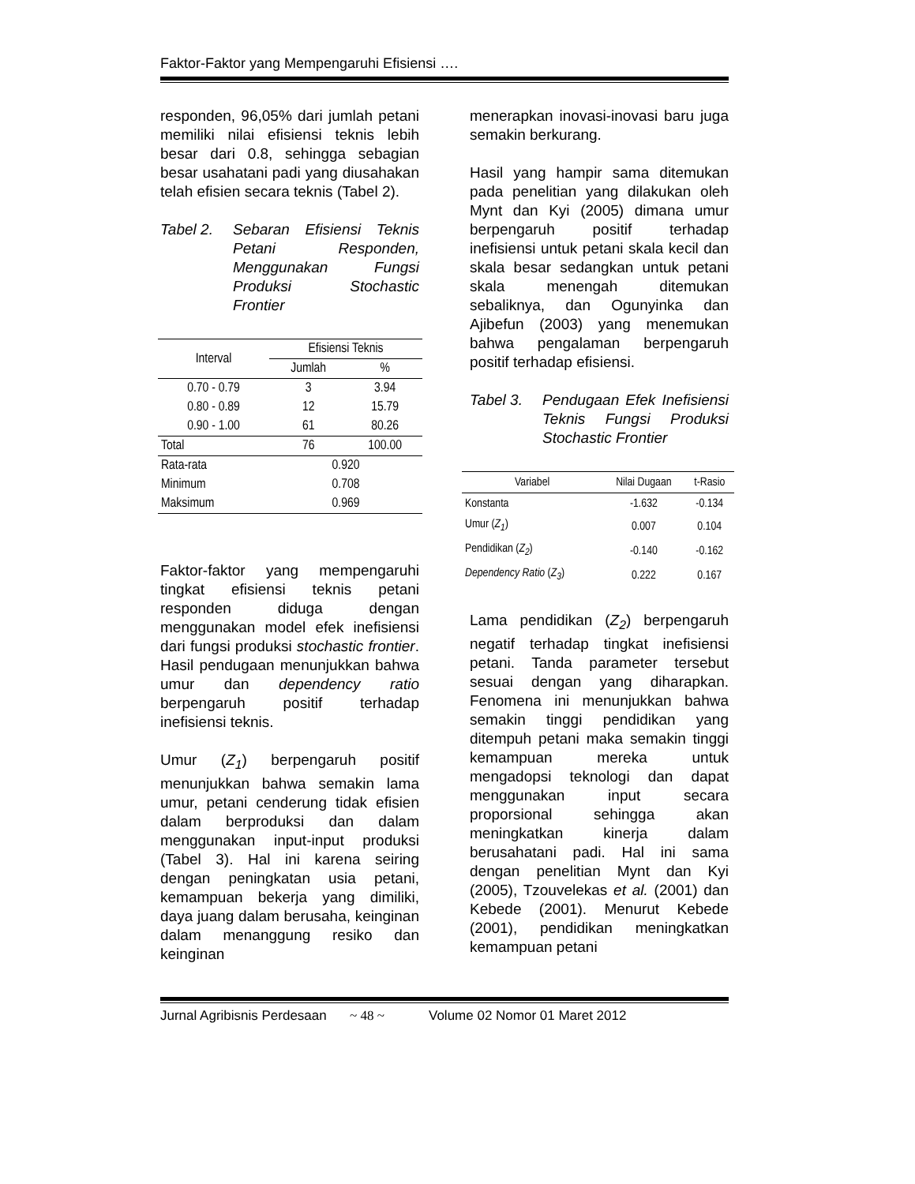Faktor-Faktor yang Mempengaruhi Efisiensi ….
responden, 96,05% dari jumlah petani memiliki nilai efisiensi teknis lebih besar dari 0.8, sehingga sebagian besar usahatani padi yang diusahakan telah efisien secara teknis (Tabel 2).
Tabel 2. Sebaran Efisiensi Teknis Petani Responden, Menggunakan Fungsi Produksi Stochastic Frontier
| Interval | Efisiensi Teknis | |
| --- | --- | --- |
| | Jumlah | % |
| 0.70 - 0.79 | 3 | 3.94 |
| 0.80 - 0.89 | 12 | 15.79 |
| 0.90 - 1.00 | 61 | 80.26 |
| Total | 76 | 100.00 |
| Rata-rata | 0.920 | |
| Minimum | 0.708 | |
| Maksimum | 0.969 | |
Faktor-faktor yang mempengaruhi tingkat efisiensi teknis petani responden diduga dengan menggunakan model efek inefisiensi dari fungsi produksi stochastic frontier. Hasil pendugaan menunjukkan bahwa umur dan dependency ratio berpengaruh positif terhadap inefisiensi teknis.
Umur (Z<sub>1</sub>) berpengaruh positif menunjukkan bahwa semakin lama umur, petani cenderung tidak efisien dalam berproduksi dan dalam menggunakan input-input produksi (Tabel 3). Hal ini karena seiring dengan peningkatan usia petani, kemampuan bekerja yang dimiliki, daya juang dalam berusaha, keinginan dalam menanggung resiko dan keinginan
menerapkan inovasi-inovasi baru juga semakin berkurang.
Hasil yang hampir sama ditemukan pada penelitian yang dilakukan oleh Mynt dan Kyi (2005) dimana umur berpengaruh positif terhadap inefisiensi untuk petani skala kecil dan skala besar sedangkan untuk petani skala menengah ditemukan sebaliknya, dan Ogunyinka dan Ajibefun (2003) yang menemukan bahwa pengalaman berpengaruh positif terhadap efisiensi.
Tabel 3. Pendugaan Efek Inefisiensi Teknis Fungsi Produksi Stochastic Frontier
| Variabel | Nilai Dugaan | t-Rasio |
| --- | --- | --- |
| Konstanta | -1.632 | -0.134 |
| Umur ( Z<sub>1</sub> ) | 0.007 | 0.104 |
| Pendidikan ( Z<sub>2</sub> ) | -0.140 | -0.162 |
| Dependency Ratio ( Z<sub>3</sub> ) | 0.222 | 0.167 |
Lama pendidikan (Z<sub>2</sub>) berpengaruh negatif terhadap tingkat inefisiensi petani. Tanda parameter tersebut sesuai dengan yang diharapkan. Fenomena ini menunjukkan bahwa semakin tinggi pendidikan yang ditempuh petani maka semakin tinggi kemampuan mereka untuk mengadopsi teknologi dan dapat menggunakan input secara proporsional sehingga akan meningkatkan kinerja dalam berusahatani padi. Hal ini sama dengan penelitian Mynt dan Kyi (2005), Tzouvelekas et al. (2001) dan Kebede (2001). Menurut Kebede (2001), pendidikan meningkatkan kemampuan petani
Jurnal Agribisnis Perdesaan ~ 48 ~ Volume 02 Nomor 01 Maret 2012